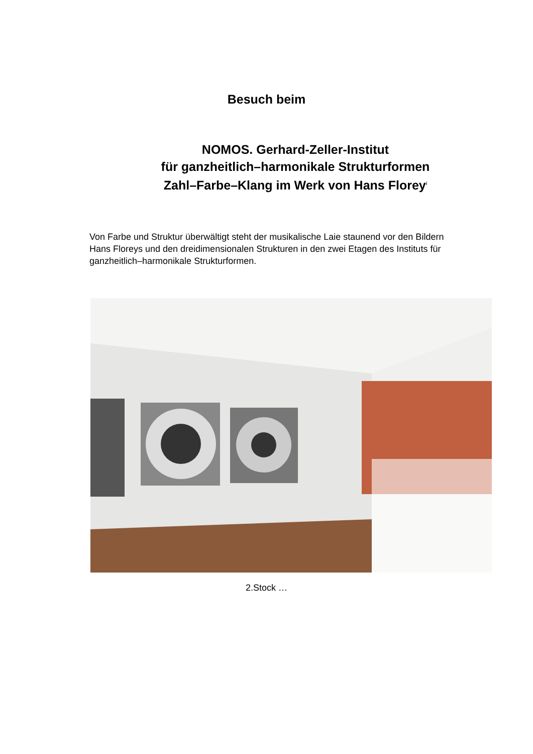Besuch beim
NOMOS. Gerhard-Zeller-Institut
für ganzheitlich–harmonikale Strukturformen
Zahl–Farbe–Klang im Werk von Hans Florey<sup>i</sup>
Von Farbe und Struktur überwältigt steht der musikalische Laie staunend vor den Bildern Hans Floreys und den dreidimensionalen Strukturen in den zwei Etagen des Instituts für ganzheitlich–harmonikale Strukturformen.
2.Stock …